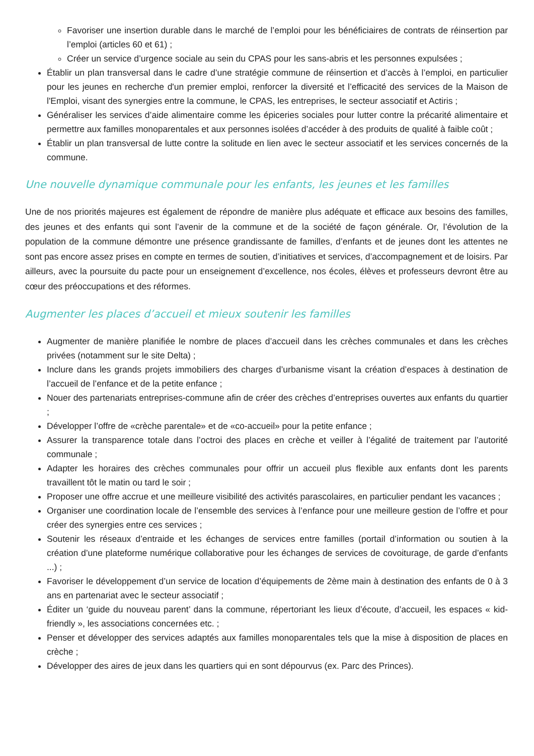Favoriser une insertion durable dans le marché de l’emploi pour les bénéficiaires de contrats de réinsertion par l’emploi (articles 60 et 61) ;
Créer un service d’urgence sociale au sein du CPAS pour les sans-abris et les personnes expulsées ;
Établir un plan transversal dans le cadre d’une stratégie commune de réinsertion et d’accès à l’emploi, en particulier pour les jeunes en recherche d'un premier emploi, renforcer la diversité et l’efficacité des services de la Maison de l'Emploi, visant des synergies entre la commune, le CPAS, les entreprises, le secteur associatif et Actiris ;
Généraliser les services d’aide alimentaire comme les épiceries sociales pour lutter contre la précarité alimentaire et permettre aux familles monoparentales et aux personnes isolées d’accéder à des produits de qualité à faible coût ;
Établir un plan transversal de lutte contre la solitude en lien avec le secteur associatif et les services concernés de la commune.
Une nouvelle dynamique communale pour les enfants, les jeunes et les familles
Une de nos priorités majeures est également de répondre de manière plus adéquate et efficace aux besoins des familles, des jeunes et des enfants qui sont l’avenir de la commune et de la société de façon générale. Or, l’évolution de la population de la commune démontre une présence grandissante de familles, d’enfants et de jeunes dont les attentes ne sont pas encore assez prises en compte en termes de soutien, d’initiatives et services, d’accompagnement et de loisirs. Par ailleurs, avec la poursuite du pacte pour un enseignement d’excellence, nos écoles, élèves et professeurs devront être au cœur des préoccupations et des réformes.
Augmenter les places d’accueil et mieux soutenir les familles
Augmenter de manière planifiée le nombre de places d’accueil dans les crèches communales et dans les crèches privées (notamment sur le site Delta) ;
Inclure dans les grands projets immobiliers des charges d’urbanisme visant la création d’espaces à destination de l’accueil de l’enfance et de la petite enfance ;
Nouer des partenariats entreprises-commune afin de créer des crèches d’entreprises ouvertes aux enfants du quartier ;
Développer l’offre de «crèche parentale» et de «co-accueil» pour la petite enfance ;
Assurer la transparence totale dans l’octroi des places en crèche et veiller à l’égalité de traitement par l’autorité communale ;
Adapter les horaires des crèches communales pour offrir un accueil plus flexible aux enfants dont les parents travaillent tôt le matin ou tard le soir ;
Proposer une offre accrue et une meilleure visibilité des activités parascolaires, en particulier pendant les vacances ;
Organiser une coordination locale de l’ensemble des services à l’enfance pour une meilleure gestion de l’offre et pour créer des synergies entre ces services ;
Soutenir les réseaux d’entraide et les échanges de services entre familles (portail d’information ou soutien à la création d’une plateforme numérique collaborative pour les échanges de services de covoiturage, de garde d’enfants ...) ;
Favoriser le développement d’un service de location d’équipements de 2ème main à destination des enfants de 0 à 3 ans en partenariat avec le secteur associatif ;
Éditer un ‘guide du nouveau parent’ dans la commune, répertoriant les lieux d’écoute, d’accueil, les espaces « kid-friendly », les associations concernées etc. ;
Penser et développer des services adaptés aux familles monoparentales tels que la mise à disposition de places en crèche ;
Développer des aires de jeux dans les quartiers qui en sont dépourvus (ex. Parc des Princes).